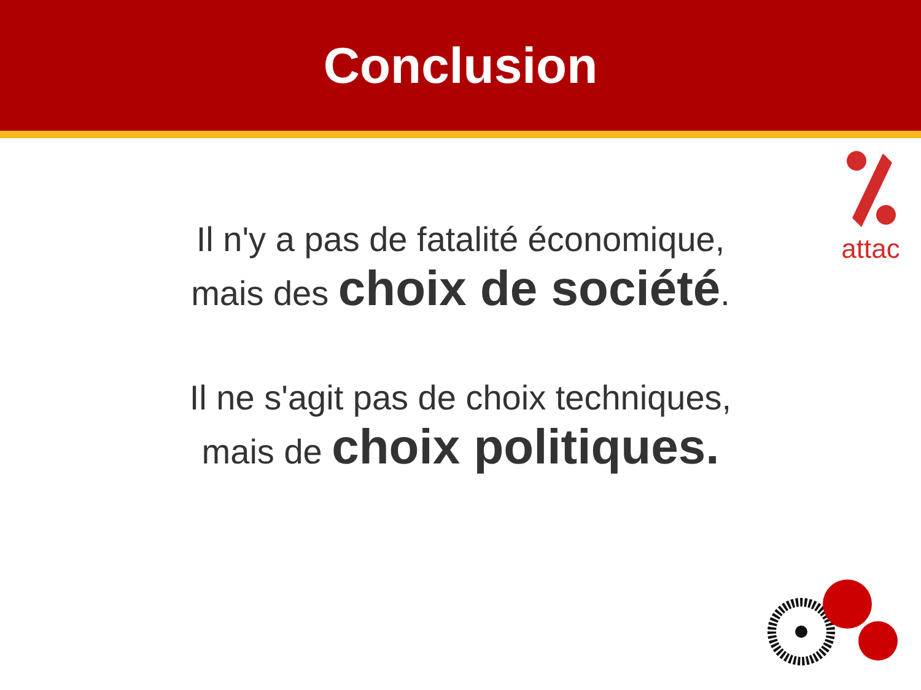Conclusion
attac
Il n'y a pas de fatalité économique,
mais des choix de société.
Il ne s'agit pas de choix techniques,
mais de choix politiques.